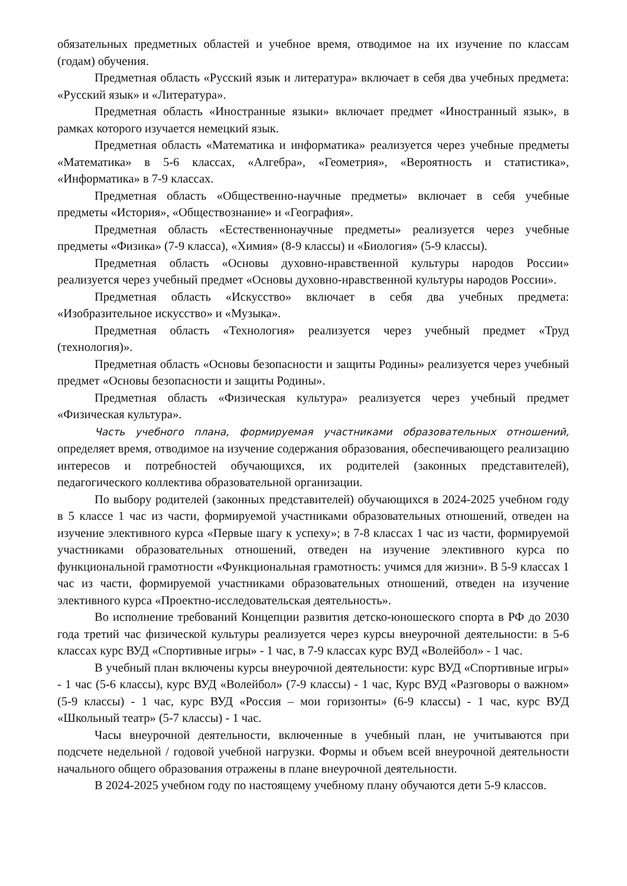обязательных предметных областей и учебное время, отводимое на их изучение по классам (годам) обучения.
Предметная область «Русский язык и литература» включает в себя два учебных предмета: «Русский язык» и «Литература».
Предметная область «Иностранные языки» включает предмет «Иностранный язык», в рамках которого изучается немецкий язык.
Предметная область «Математика и информатика» реализуется через учебные предметы «Математика» в 5-6 классах, «Алгебра», «Геометрия», «Вероятность и статистика», «Информатика» в 7-9 классах.
Предметная область «Общественно-научные предметы» включает в себя учебные предметы «История», «Обществознание» и «География».
Предметная область «Естественнонаучные предметы» реализуется через учебные предметы «Физика» (7-9 класса), «Химия» (8-9 классы) и «Биология» (5-9 классы).
Предметная область «Основы духовно-нравственной культуры народов России» реализуется через учебный предмет «Основы духовно-нравственной культуры народов России».
Предметная область «Искусство» включает в себя два учебных предмета: «Изобразительное искусство» и «Музыка».
Предметная область «Технология» реализуется через учебный предмет «Труд (технология)».
Предметная область «Основы безопасности и защиты Родины» реализуется через учебный предмет «Основы безопасности и защиты Родины».
Предметная область «Физическая культура» реализуется через учебный предмет «Физическая культура».
Часть учебного плана, формируемая участниками образовательных отношений, определяет время, отводимое на изучение содержания образования, обеспечивающего реализацию интересов и потребностей обучающихся, их родителей (законных представителей), педагогического коллектива образовательной организации.
По выбору родителей (законных представителей) обучающихся в 2024-2025 учебном году в 5 классе 1 час из части, формируемой участниками образовательных отношений, отведен на изучение элективного курса «Первые шагу к успеху»; в 7-8 классах 1 час из части, формируемой участниками образовательных отношений, отведен на изучение элективного курса по функциональной грамотности «Функциональная грамотность: учимся для жизни». В 5-9 классах 1 час из части, формируемой участниками образовательных отношений, отведен на изучение элективного курса «Проектно-исследовательская деятельность».
Во исполнение требований Концепции развития детско-юношеского спорта в РФ до 2030 года третий час физической культуры реализуется через курсы внеурочной деятельности: в 5-6 классах курс ВУД «Спортивные игры» - 1 час, в 7-9 классах курс ВУД «Волейбол» - 1 час.
В учебный план включены курсы внеурочной деятельности: курс ВУД «Спортивные игры» - 1 час (5-6 классы), курс ВУД «Волейбол» (7-9 классы) - 1 час, Курс ВУД «Разговоры о важном» (5-9 классы) - 1 час, курс ВУД «Россия – мои горизонты» (6-9 классы) - 1 час, курс ВУД «Школьный театр» (5-7 классы) - 1 час.
Часы внеурочной деятельности, включенные в учебный план, не учитываются при подсчете недельной / годовой учебной нагрузки. Формы и объем всей внеурочной деятельности начального общего образования отражены в плане внеурочной деятельности.
В 2024-2025 учебном году по настоящему учебному плану обучаются дети 5-9 классов.